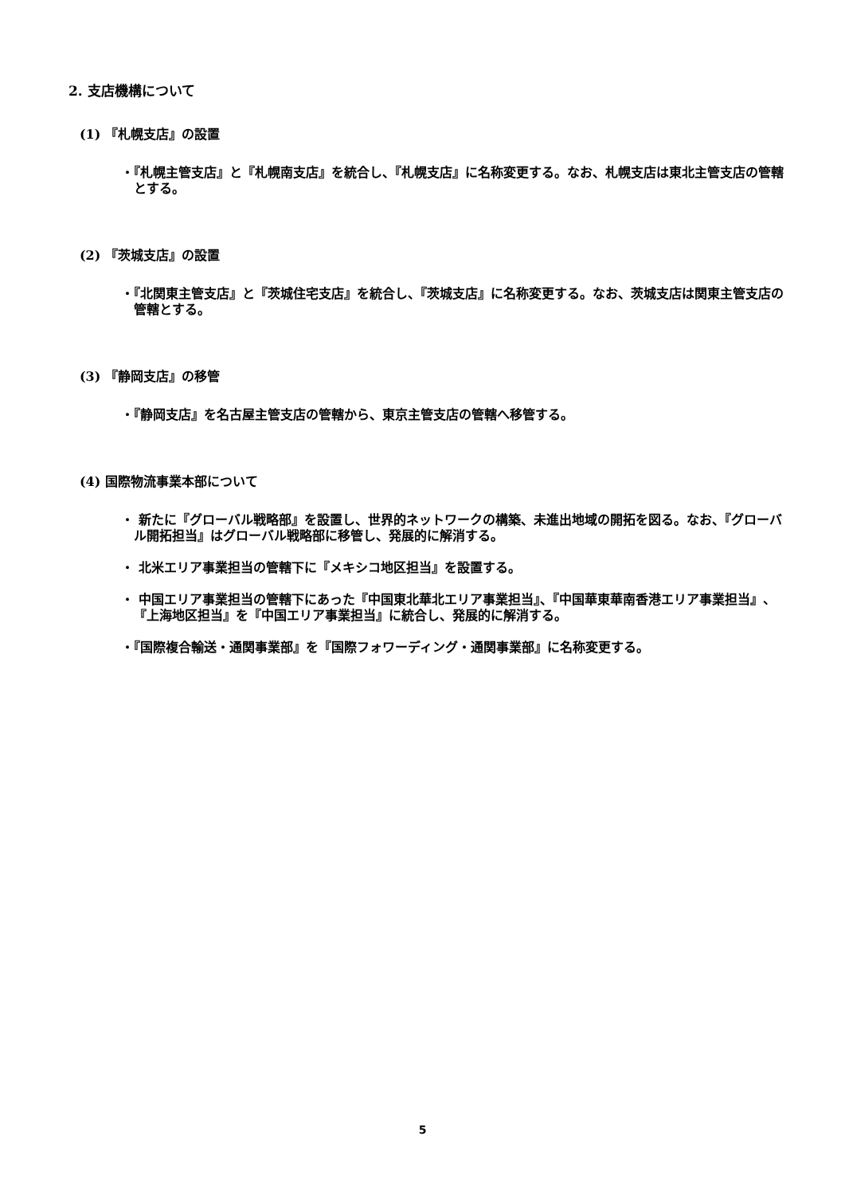2. 支店機構について
(1) 『札幌支店』の設置
・『札幌主管支店』と『札幌南支店』を統合し、『札幌支店』に名称変更する。なお、札幌支店は東北主管支店の管轄とする。
(2) 『茨城支店』の設置
・『北関東主管支店』と『茨城住宅支店』を統合し、『茨城支店』に名称変更する。なお、茨城支店は関東主管支店の管轄とする。
(3) 『静岡支店』の移管
・『静岡支店』を名古屋主管支店の管轄から、東京主管支店の管轄へ移管する。
(4) 国際物流事業本部について
・ 新たに『グローバル戦略部』を設置し、世界的ネットワークの構築、未進出地域の開拓を図る。なお、『グローバル開拓担当』はグローバル戦略部に移管し、発展的に解消する。
・ 北米エリア事業担当の管轄下に『メキシコ地区担当』を設置する。
・ 中国エリア事業担当の管轄下にあった『中国東北華北エリア事業担当』、『中国華東華南香港エリア事業担当』、『上海地区担当』を『中国エリア事業担当』に統合し、発展的に解消する。
・『国際複合輸送・通関事業部』を『国際フォワーディング・通関事業部』に名称変更する。
5